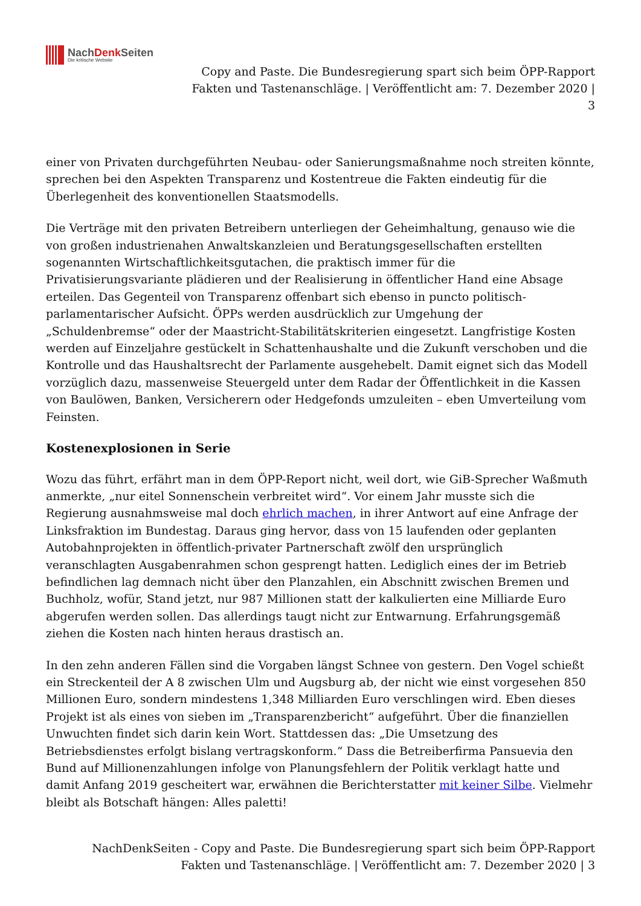NachDenk Seiten
Die kritische Website
Copy and Paste. Die Bundesregierung spart sich beim ÖPP-Rapport
Fakten und Tastenanschläge. | Veröffentlicht am: 7. Dezember 2020 |
3
einer von Privaten durchgeführten Neubau- oder Sanierungsmaßnahme noch streiten könnte, sprechen bei den Aspekten Transparenz und Kostentreue die Fakten eindeutig für die Überlegenheit des konventionellen Staatsmodells.
Die Verträge mit den privaten Betreibern unterliegen der Geheimhaltung, genauso wie die von großen industrienahen Anwaltskanzleien und Beratungsgesellschaften erstellten sogenannten Wirtschaftlichkeitsgutachen, die praktisch immer für die Privatisierungsvariante plädieren und der Realisierung in öffentlicher Hand eine Absage erteilen. Das Gegenteil von Transparenz offenbart sich ebenso in puncto politisch-parlamentarischer Aufsicht. ÖPPs werden ausdrücklich zur Umgehung der „Schuldenbremse“ oder der Maastricht-Stabilitätskriterien eingesetzt. Langfristige Kosten werden auf Einzeljahre gestückelt in Schattenhaushalte und die Zukunft verschoben und die Kontrolle und das Haushaltsrecht der Parlamente ausgehebelt. Damit eignet sich das Modell vorzüglich dazu, massenweise Steuergeld unter dem Radar der Öffentlichkeit in die Kassen von Baulöwen, Banken, Versicherern oder Hedgefonds umzuleiten – eben Umverteilung vom Feinsten.
Kostenexplosionen in Serie
Wozu das führt, erfährt man in dem ÖPP-Report nicht, weil dort, wie GiB-Sprecher Waßmuth anmerkte, „nur eitel Sonnenschein verbreitet wird“. Vor einem Jahr musste sich die Regierung ausnahmsweise mal doch ehrlich machen, in ihrer Antwort auf eine Anfrage der Linksfraktion im Bundestag. Daraus ging hervor, dass von 15 laufenden oder geplanten Autobahnprojekten in öffentlich-privater Partnerschaft zwölf den ursprünglich veranschlagten Ausgabenrahmen schon gesprengt hatten. Lediglich eines der im Betrieb befindlichen lag demnach nicht über den Planzahlen, ein Abschnitt zwischen Bremen und Buchholz, wofür, Stand jetzt, nur 987 Millionen statt der kalkulierten eine Milliarde Euro abgerufen werden sollen. Das allerdings taugt nicht zur Entwarnung. Erfahrungsgemäß ziehen die Kosten nach hinten heraus drastisch an.
In den zehn anderen Fällen sind die Vorgaben längst Schnee von gestern. Den Vogel schießt ein Streckenteil der A 8 zwischen Ulm und Augsburg ab, der nicht wie einst vorgesehen 850 Millionen Euro, sondern mindestens 1,348 Milliarden Euro verschlingen wird. Eben dieses Projekt ist als eines von sieben im „Transparenzbericht“ aufgeführt. Über die finanziellen Unwuchten findet sich darin kein Wort. Stattdessen das: „Die Umsetzung des Betriebsdienstes erfolgt bislang vertragskonform.“ Dass die Betreiberfirma Pansuevia den Bund auf Millionenzahlungen infolge von Planungsfehlern der Politik verklagt hatte und damit Anfang 2019 gescheitert war, erwähnen die Berichterstatter mit keiner Silbe. Vielmehr bleibt als Botschaft hängen: Alles paletti!
NachDenkSeiten - Copy and Paste. Die Bundesregierung spart sich beim ÖPP-Rapport
Fakten und Tastenanschläge. | Veröffentlicht am: 7. Dezember 2020 | 3